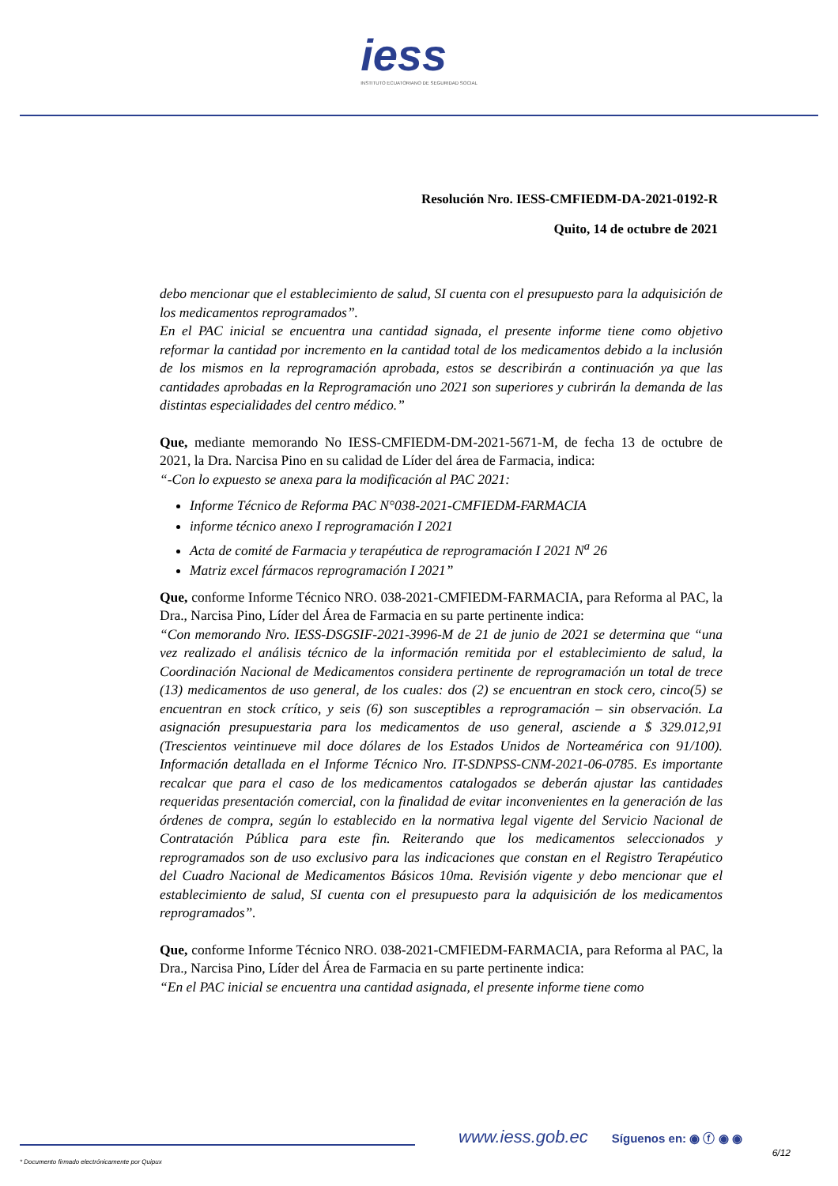iess
INSTITUTO ECUATORIANO DE SEGURIDAD SOCIAL
Resolución Nro. IESS-CMFIEDM-DA-2021-0192-R
Quito, 14 de octubre de 2021
debo mencionar que el establecimiento de salud, SI cuenta con el presupuesto para la adquisición de los medicamentos reprogramados”.
En el PAC inicial se encuentra una cantidad signada, el presente informe tiene como objetivo reformar la cantidad por incremento en la cantidad total de los medicamentos debido a la inclusión de los mismos en la reprogramación aprobada, estos se describirán a continuación ya que las cantidades aprobadas en la Reprogramación uno 2021 son superiores y cubrirán la demanda de las distintas especialidades del centro médico.”
Que, mediante memorando No IESS-CMFIEDM-DM-2021-5671-M, de fecha 13 de octubre de 2021, la Dra. Narcisa Pino en su calidad de Líder del área de Farmacia, indica:
“-Con lo expuesto se anexa para la modificación al PAC 2021:
Informe Técnico de Reforma PAC N°038-2021-CMFIEDM-FARMACIA
informe técnico anexo I reprogramación I 2021
Acta de comité de Farmacia y terapéutica de reprogramación I 2021 N<sup>a</sup> 26
Matriz excel fármacos reprogramación I 2021”
Que, conforme Informe Técnico NRO. 038-2021-CMFIEDM-FARMACIA, para Reforma al PAC, la Dra., Narcisa Pino, Líder del Área de Farmacia en su parte pertinente indica:
“Con memorando Nro. IESS-DSGSIF-2021-3996-M de 21 de junio de 2021 se determina que “una vez realizado el análisis técnico de la información remitida por el establecimiento de salud, la Coordinación Nacional de Medicamentos considera pertinente de reprogramación un total de trece (13) medicamentos de uso general, de los cuales: dos (2) se encuentran en stock cero, cinco(5) se encuentran en stock crítico, y seis (6) son susceptibles a reprogramación – sin observación. La asignación presupuestaria para los medicamentos de uso general, asciende a $ 329.012,91 (Trescientos veintinueve mil doce dólares de los Estados Unidos de Norteamérica con 91/100). Información detallada en el Informe Técnico Nro. IT-SDNPSS-CNM-2021-06-0785. Es importante recalcar que para el caso de los medicamentos catalogados se deberán ajustar las cantidades requeridas presentación comercial, con la finalidad de evitar inconvenientes en la generación de las órdenes de compra, según lo establecido en la normativa legal vigente del Servicio Nacional de Contratación Pública para este fin. Reiterando que los medicamentos seleccionados y reprogramados son de uso exclusivo para las indicaciones que constan en el Registro Terapéutico del Cuadro Nacional de Medicamentos Básicos 10ma. Revisión vigente y debo mencionar que el establecimiento de salud, SI cuenta con el presupuesto para la adquisición de los medicamentos reprogramados”.
Que, conforme Informe Técnico NRO. 038-2021-CMFIEDM-FARMACIA, para Reforma al PAC, la Dra., Narcisa Pino, Líder del Área de Farmacia en su parte pertinente indica:
“En el PAC inicial se encuentra una cantidad asignada, el presente informe tiene como
www.iess.gob.ec
Síguenos en: ◉ ⓕ ◉ ◉
* Documento firmado electrónicamente por Quipux 6/12